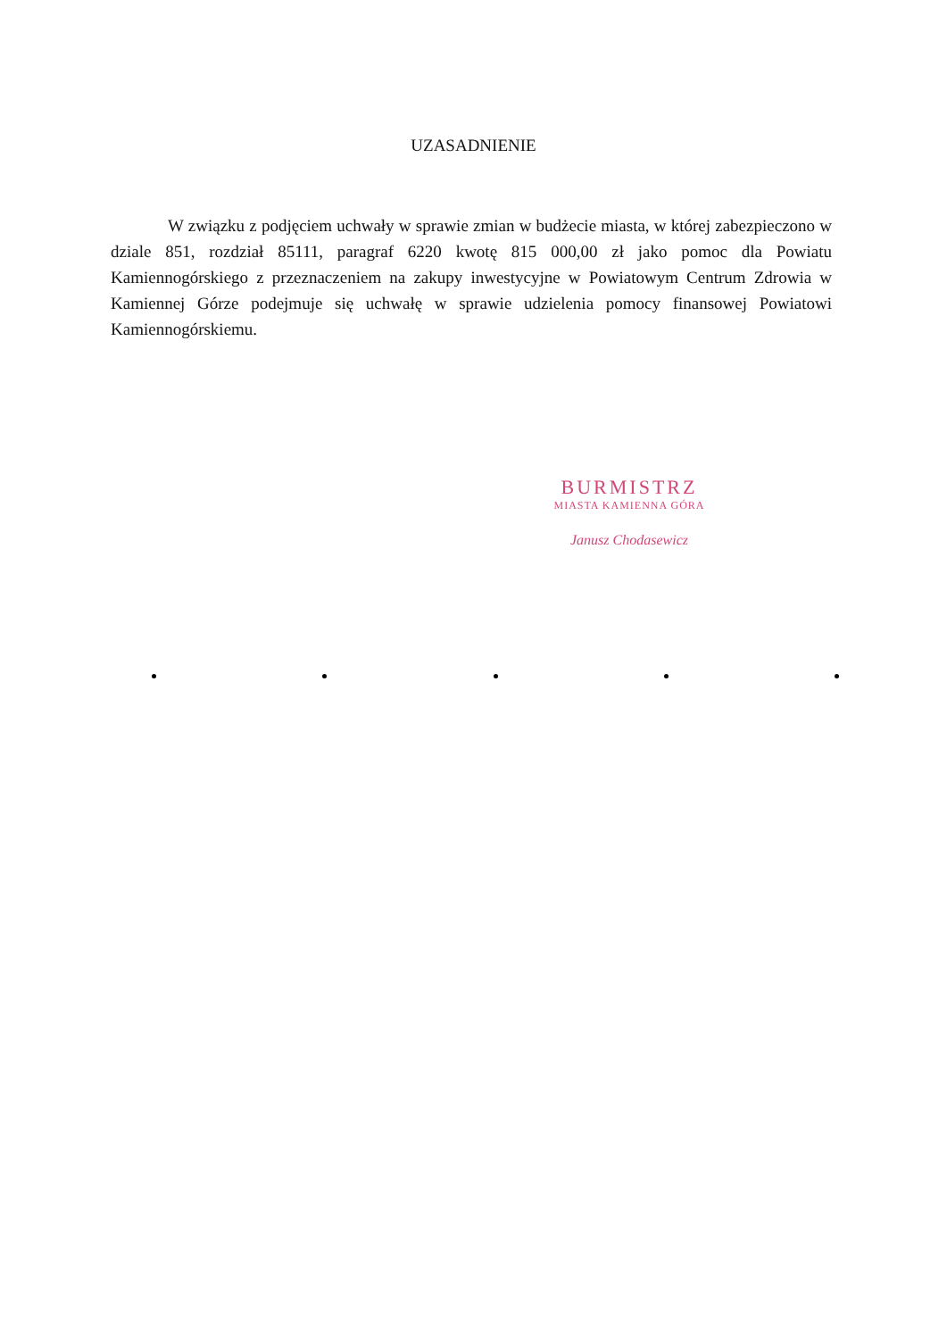UZASADNIENIE
W związku z podjęciem uchwały w sprawie zmian w budżecie miasta, w której zabezpieczono w dziale 851, rozdział 85111, paragraf 6220 kwotę 815 000,00 zł jako pomoc dla Powiatu Kamiennogórskiego z przeznaczeniem na zakupy inwestycyjne w Powiatowym Centrum Zdrowia w Kamiennej Górze podejmuje się uchwałę w sprawie udzielenia pomocy finansowej Powiatowi Kamiennogórskiemu.
BURMISTRZ
MIASTA KAMIENNA GÓRA
Janusz Chodasewicz